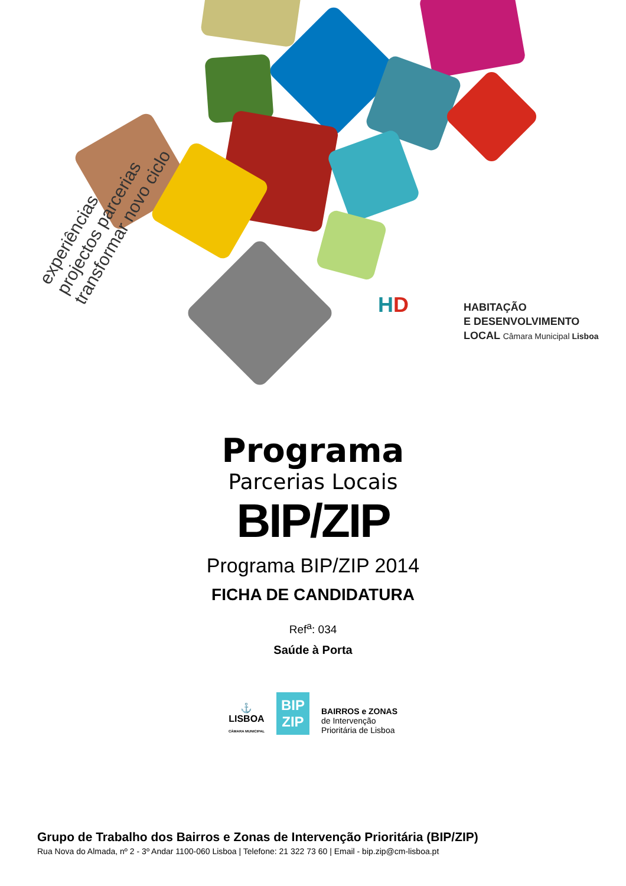experiências
projectos parcerias
transformar novo ciclo
HD
HABITAÇÃO
E DESENVOLVIMENTO
LOCAL Câmara Municipal Lisboa
Programa
Parcerias Locais
BIP/ZIP
Programa BIP/ZIP 2014
FICHA DE CANDIDATURA
Ref<sup>a</sup>: 034
Saúde à Porta
⚓
LISBOA
CÂMARA MUNICIPAL
BIP
ZIP
BAIRROS e ZONAS
de Intervenção
Prioritária de Lisboa
Grupo de Trabalho dos Bairros e Zonas de Intervenção Prioritária (BIP/ZIP)
Rua Nova do Almada, nº 2 - 3º Andar 1100-060 Lisboa | Telefone: 21 322 73 60 | Email - bip.zip@cm-lisboa.pt